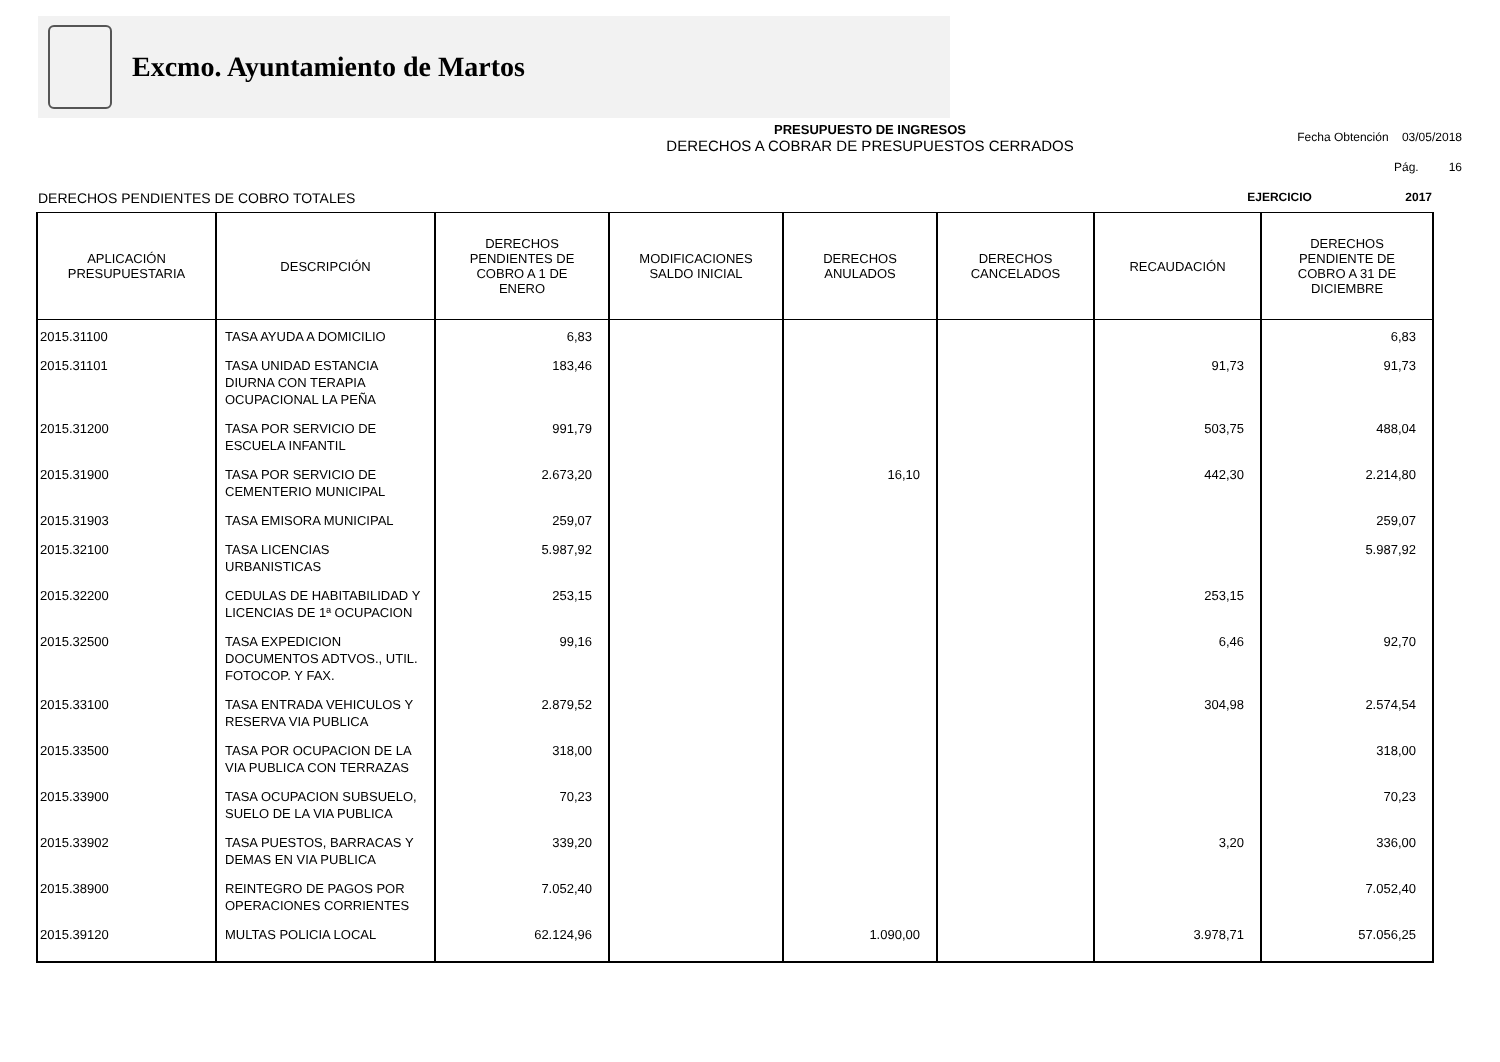Excmo. Ayuntamiento de Martos
PRESUPUESTO DE INGRESOS
DERECHOS A COBRAR DE PRESUPUESTOS CERRADOS
Fecha Obtención 03/05/2018
Pág. 16
DERECHOS PENDIENTES DE COBRO TOTALES EJERCICIO 2017
| APLICACIÓN PRESUPUESTARIA | DESCRIPCIÓN | DERECHOS PENDIENTES DE COBRO A 1 DE ENERO | MODIFICACIONES SALDO INICIAL | DERECHOS ANULADOS | DERECHOS CANCELADOS | RECAUDACIÓN | DERECHOS PENDIENTE DE COBRO A 31 DE DICIEMBRE |
| --- | --- | --- | --- | --- | --- | --- | --- |
| 2015.31100 | TASA AYUDA A DOMICILIO | 6,83 | | | | | 6,83 |
| 2015.31101 | TASA UNIDAD ESTANCIA DIURNA CON TERAPIA OCUPACIONAL LA PEÑA | 183,46 | | | | 91,73 | 91,73 |
| 2015.31200 | TASA POR SERVICIO DE ESCUELA INFANTIL | 991,79 | | | | 503,75 | 488,04 |
| 2015.31900 | TASA POR SERVICIO DE CEMENTERIO MUNICIPAL | 2.673,20 | | 16,10 | | 442,30 | 2.214,80 |
| 2015.31903 | TASA EMISORA MUNICIPAL | 259,07 | | | | | 259,07 |
| 2015.32100 | TASA LICENCIAS URBANISTICAS | 5.987,92 | | | | | 5.987,92 |
| 2015.32200 | CEDULAS DE HABITABILIDAD Y LICENCIAS DE 1ª OCUPACION | 253,15 | | | | 253,15 | |
| 2015.32500 | TASA EXPEDICION DOCUMENTOS ADTVOS., UTIL. FOTOCOP. Y FAX. | 99,16 | | | | 6,46 | 92,70 |
| 2015.33100 | TASA ENTRADA VEHICULOS Y RESERVA VIA PUBLICA | 2.879,52 | | | | 304,98 | 2.574,54 |
| 2015.33500 | TASA POR OCUPACION DE LA VIA PUBLICA CON TERRAZAS | 318,00 | | | | | 318,00 |
| 2015.33900 | TASA OCUPACION SUBSUELO, SUELO DE LA VIA PUBLICA | 70,23 | | | | | 70,23 |
| 2015.33902 | TASA PUESTOS, BARRACAS Y DEMAS EN VIA PUBLICA | 339,20 | | | | 3,20 | 336,00 |
| 2015.38900 | REINTEGRO DE PAGOS POR OPERACIONES CORRIENTES | 7.052,40 | | | | | 7.052,40 |
| 2015.39120 | MULTAS POLICIA LOCAL | 62.124,96 | | 1.090,00 | | 3.978,71 | 57.056,25 |